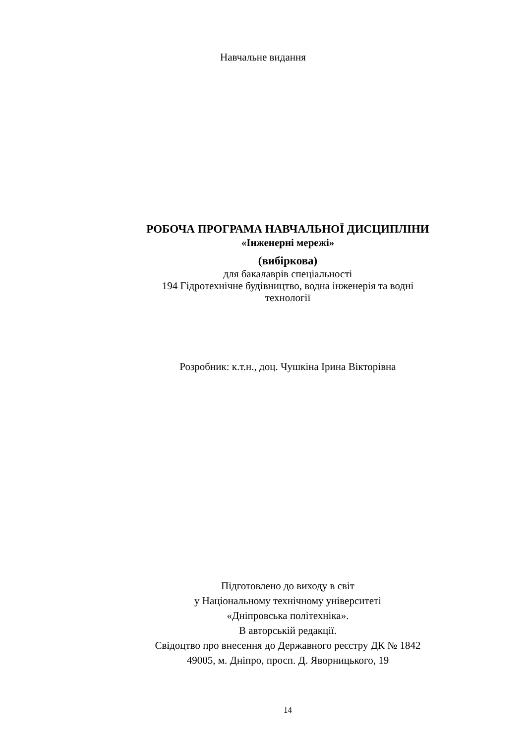Навчальне видання
РОБОЧА ПРОГРАМА НАВЧАЛЬНОЇ ДИСЦИПЛІНИ
«Інженерні мережі»
(вибіркова)
для бакалаврів спеціальності
194 Гідротехнічне будівництво, водна інженерія та водні
технології
Розробник: к.т.н., доц. Чушкіна Ірина Вікторівна
Підготовлено до виходу в світ
у Національному технічному університеті
«Дніпровська політехніка».
В авторській редакції.
Свідоцтво про внесення до Державного реєстру ДК № 1842
49005, м. Дніпро, просп. Д. Яворницького, 19
14